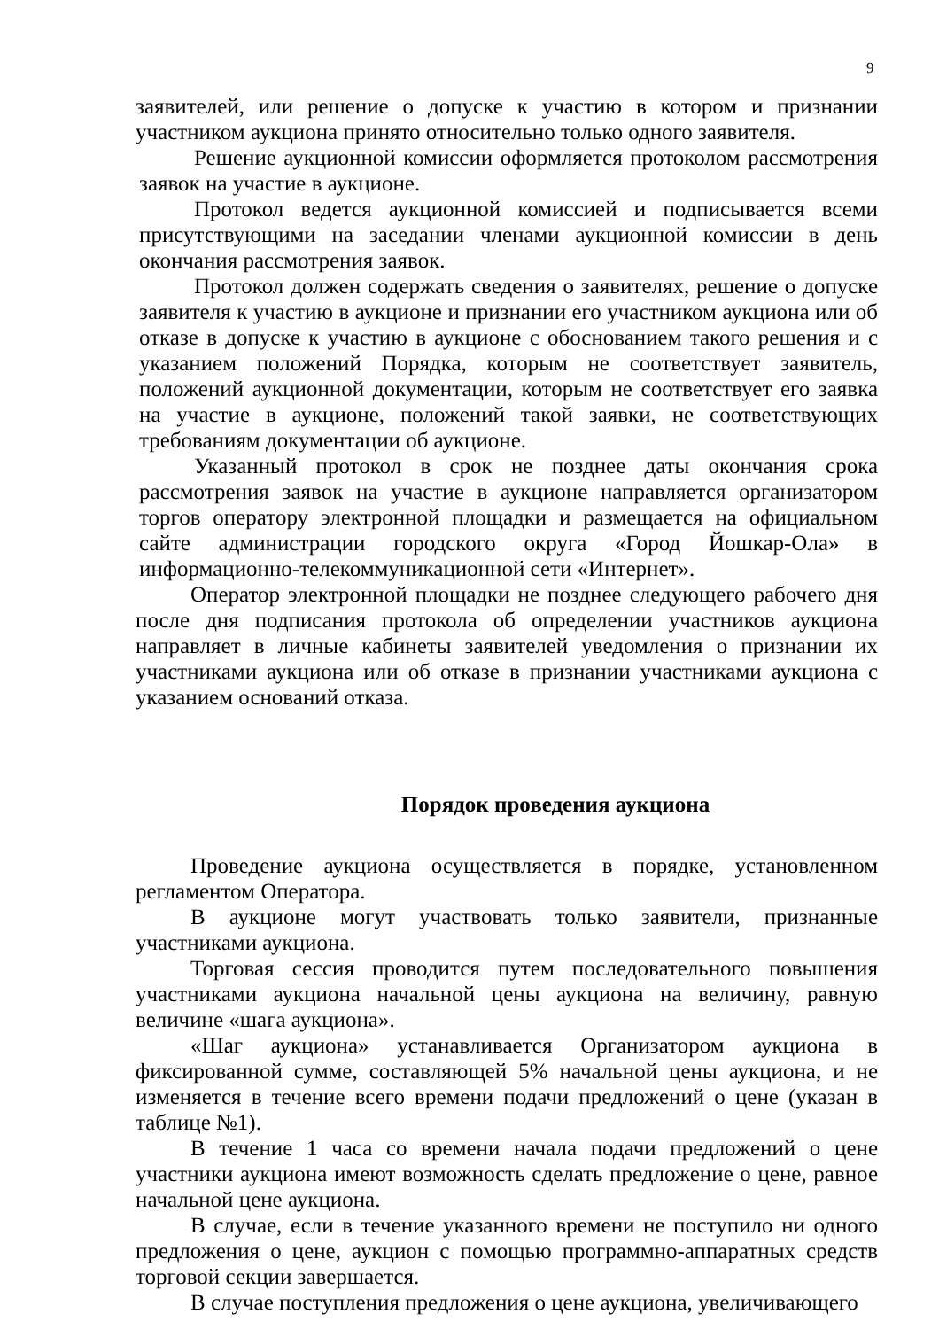9
заявителей, или решение о допуске к участию в котором и признании участником аукциона принято относительно только одного заявителя.
Решение аукционной комиссии оформляется протоколом рассмотрения заявок на участие в аукционе.
Протокол ведется аукционной комиссией и подписывается всеми присутствующими на заседании членами аукционной комиссии в день окончания рассмотрения заявок.
Протокол должен содержать сведения о заявителях, решение о допуске заявителя к участию в аукционе и признании его участником аукциона или об отказе в допуске к участию в аукционе с обоснованием такого решения и с указанием положений Порядка, которым не соответствует заявитель, положений аукционной документации, которым не соответствует его заявка на участие в аукционе, положений такой заявки, не соответствующих требованиям документации об аукционе.
Указанный протокол в срок не позднее даты окончания срока рассмотрения заявок на участие в аукционе направляется организатором торгов оператору электронной площадки и размещается на официальном сайте администрации городского округа «Город Йошкар-Ола» в информационно-телекоммуникационной сети «Интернет».
Оператор электронной площадки не позднее следующего рабочего дня после дня подписания протокола об определении участников аукциона направляет в личные кабинеты заявителей уведомления о признании их участниками аукциона или об отказе в признании участниками аукциона с указанием оснований отказа.
Порядок проведения аукциона
Проведение аукциона осуществляется в порядке, установленном регламентом Оператора.
В аукционе могут участвовать только заявители, признанные участниками аукциона.
Торговая сессия проводится путем последовательного повышения участниками аукциона начальной цены аукциона на величину, равную величине «шага аукциона».
«Шаг аукциона» устанавливается Организатором аукциона в фиксированной сумме, составляющей 5% начальной цены аукциона, и не изменяется в течение всего времени подачи предложений о цене (указан в таблице №1).
В течение 1 часа со времени начала подачи предложений о цене участники аукциона имеют возможность сделать предложение о цене, равное начальной цене аукциона.
В случае, если в течение указанного времени не поступило ни одного предложения о цене, аукцион с помощью программно-аппаратных средств торговой секции завершается.
В случае поступления предложения о цене аукциона, увеличивающего